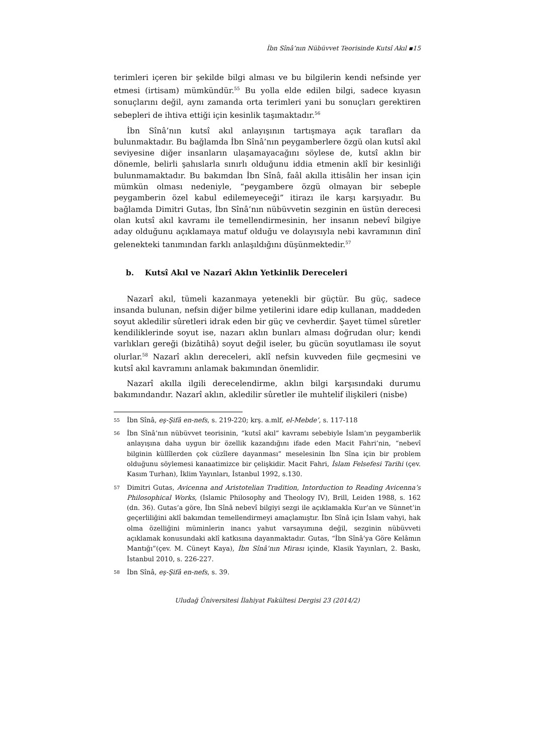İbn Sînâ’nın Nübüvvet Teorisinde Kutsî Akıl ▪15
terimleri içeren bir şekilde bilgi alması ve bu bilgilerin kendi nefsinde yer etmesi (irtisam) mümkündür.<sup>55</sup> Bu yolla elde edilen bilgi, sadece kıyasın sonuçlarını değil, aynı zamanda orta terimleri yani bu sonuçları gerektiren sebepleri de ihtiva ettiği için kesinlik taşımaktadır.<sup>56</sup>
İbn Sînâ’nın kutsî akıl anlayışının tartışmaya açık tarafları da bulunmaktadır. Bu bağlamda İbn Sînâ’nın peygamberlere özgü olan kutsî akıl seviyesine diğer insanların ulaşamayacağını söylese de, kutsî aklın bir dönemle, belirli şahıslarla sınırlı olduğunu iddia etmenin aklî bir kesinliği bulunmamaktadır. Bu bakımdan İbn Sînâ, faâl akılla ittisâlin her insan için mümkün olması nedeniyle, “peygambere özgü olmayan bir sebeple peygamberin özel kabul edilemeyeceği” itirazı ile karşı karşıyadır. Bu bağlamda Dimitri Gutas, İbn Sînâ’nın nübüvvetin sezginin en üstün derecesi olan kutsî akıl kavramı ile temellendirmesinin, her insanın nebevî bilgiye aday olduğunu açıklamaya matuf olduğu ve dolayısıyla nebi kavramının dinî gelenekteki tanımından farklı anlaşıldığını düşünmektedir.<sup>57</sup>
b. Kutsî Akıl ve Nazarî Aklın Yetkinlik Dereceleri
Nazarî akıl, tümeli kazanmaya yetenekli bir güçtür. Bu güç, sadece insanda bulunan, nefsin diğer bilme yetilerini idare edip kullanan, maddeden soyut akledilir sûretleri idrak eden bir güç ve cevherdir. Şayet tümel sûretler kendiliklerinde soyut ise, nazarı aklın bunları alması doğrudan olur; kendi varlıkları gereği (bizâtihâ) soyut değil iseler, bu gücün soyutlaması ile soyut olurlar.<sup>58</sup> Nazarî aklın dereceleri, aklî nefsin kuvveden fiile geçmesini ve kutsî akıl kavramını anlamak bakımından önemlidir.
Nazarî akılla ilgili derecelendirme, aklın bilgi karşısındaki durumu bakımındandır. Nazarî aklın, akledilir sûretler ile muhtelif ilişkileri (nisbe)
55 İbn Sînâ, eş-Şifâ en-nefs, s. 219-220; krş. a.mlf, el-Mebde’, s. 117-118
56 İbn Sînâ’nın nübüvvet teorisinin, “kutsî akıl” kavramı sebebiyle İslam’ın peygamberlik anlayışına daha uygun bir özellik kazandığını ifade eden Macit Fahri’nin, “nebevî bilginin küllîlerden çok cüzîlere dayanması” meselesinin İbn Sîna için bir problem olduğunu söylemesi kanaatimizce bir çelişkidir. Macit Fahri, İslam Felsefesi Tarihi (çev. Kasım Turhan), İklim Yayınları, İstanbul 1992, s.130.
57 Dimitri Gutas, Avicenna and Aristotelian Tradition, Intorduction to Reading Avicenna’s Philosophical Works, (Islamic Philosophy and Theology IV), Brill, Leiden 1988, s. 162 (dn. 36). Gutas’a göre, İbn Sînâ nebevî bilgiyi sezgi ile açıklamakla Kur’an ve Sünnet’in geçerliliğini aklî bakımdan temellendirmeyi amaçlamıştır. İbn Sînâ için İslam vahyi, hak olma özelliğini müminlerin inancı yahut varsayımına değil, sezginin nübüvveti açıklamak konusundaki aklî katkısına dayanmaktadır. Gutas, “İbn Sînâ’ya Göre Kelâmın Mantığı”(çev. M. Cüneyt Kaya), İbn Sînâ’nın Mirası içinde, Klasik Yayınları, 2. Baskı, İstanbul 2010, s. 226-227.
58 İbn Sînâ, eş-Şifâ en-nefs, s. 39.
Uludağ Üniversitesi İlahiyat Fakültesi Dergisi 23 (2014/2)